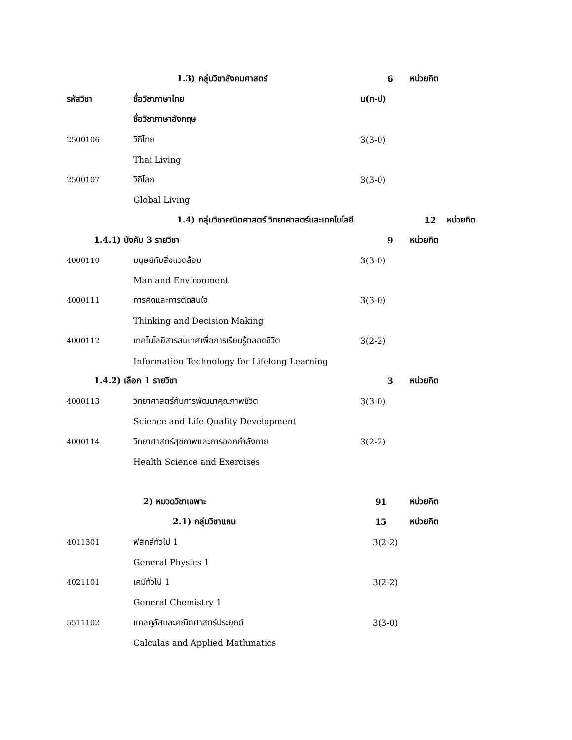1.3) กลุ่มวิชาสังคมศาสตร์ 6 หน่วยกิต
รหัสวิชา ชื่อวิชาภาษาไทย น(ท-ป)
ชื่อวิชาภาษาอังกฤษ
2500106 วิถีไทย 3(3-0)
Thai Living
2500107 วิถีโลก 3(3-0)
Global Living
1.4) กลุ่มวิชาคณิตศาสตร์ วิทยาศาสตร์และเทคโนโลยี 12 หน่วยกิต
1.4.1) บังคับ 3 รายวิชา 9 หน่วยกิต
4000110 มนุษย์กับสิ่งแวดล้อม 3(3-0)
Man and Environment
4000111 การคิดและการตัดสินใจ 3(3-0)
Thinking and Decision Making
4000112 เทคโนโลยีสารสนเทศเพื่อการเรียนรู้ตลอดชีวิต 3(2-2)
Information Technology for Lifelong Learning
1.4.2) เลือก 1 รายวิชา 3 หน่วยกิต
4000113 วิทยาศาสตร์กับการพัฒนาคุณภาพชีวิต 3(3-0)
Science and Life Quality Development
4000114 วิทยาศาสตร์สุขภาพและการออกกำลังกาย 3(2-2)
Health Science and Exercises
2) หมวดวิชาเฉพาะ 91 หน่วยกิต
2.1) กลุ่มวิชาแกน 15 หน่วยกิต
4011301 ฟิสิกส์ทั่วไป 1 3(2-2)
General Physics 1
4021101 เคมีทั่วไป 1 3(2-2)
General Chemistry 1
5511102 แคลคูลัสและคณิตศาสตร์ประยุกต์ 3(3-0)
Calculas and Applied Mathmatics